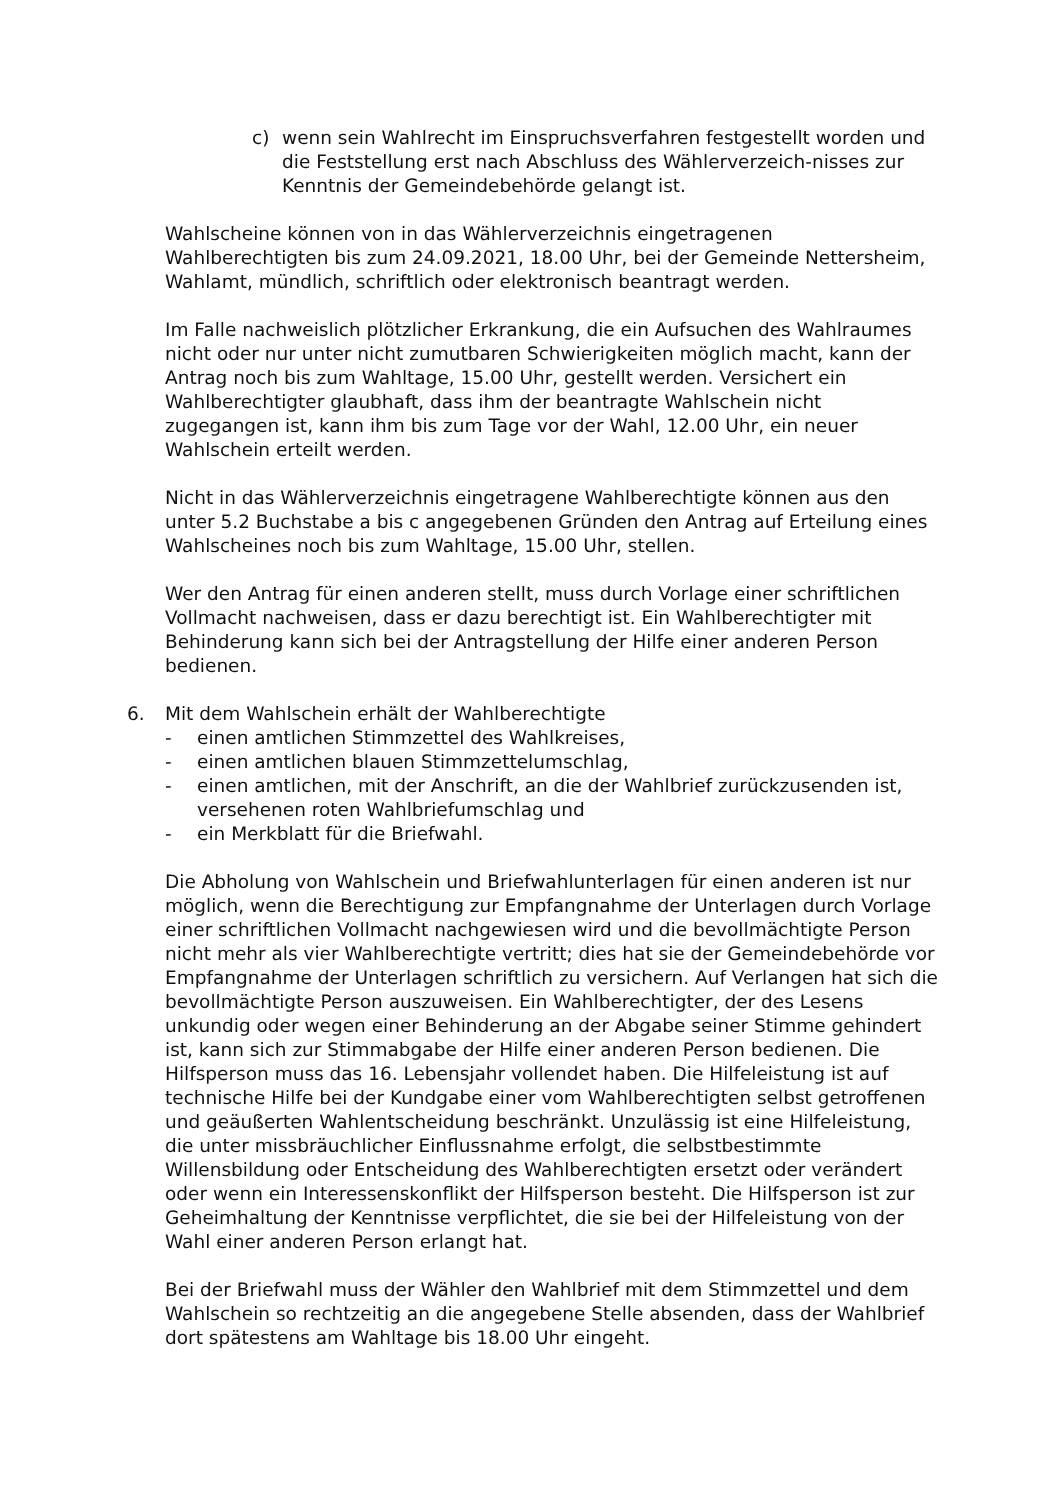c) wenn sein Wahlrecht im Einspruchsverfahren festgestellt worden und die Feststellung erst nach Abschluss des Wählerverzeich-nisses zur Kenntnis der Gemeindebehörde gelangt ist.
Wahlscheine können von in das Wählerverzeichnis eingetragenen Wahlberechtigten bis zum 24.09.2021, 18.00 Uhr, bei der Gemeinde Nettersheim, Wahlamt, mündlich, schriftlich oder elektronisch beantragt werden.
Im Falle nachweislich plötzlicher Erkrankung, die ein Aufsuchen des Wahlraumes nicht oder nur unter nicht zumutbaren Schwierigkeiten möglich macht, kann der Antrag noch bis zum Wahltage, 15.00 Uhr, gestellt werden. Versichert ein Wahlberechtigter glaubhaft, dass ihm der beantragte Wahlschein nicht zugegangen ist, kann ihm bis zum Tage vor der Wahl, 12.00 Uhr, ein neuer Wahlschein erteilt werden.
Nicht in das Wählerverzeichnis eingetragene Wahlberechtigte können aus den unter 5.2 Buchstabe a bis c angegebenen Gründen den Antrag auf Erteilung eines Wahlscheines noch bis zum Wahltage, 15.00 Uhr, stellen.
Wer den Antrag für einen anderen stellt, muss durch Vorlage einer schriftlichen Vollmacht nachweisen, dass er dazu berechtigt ist. Ein Wahlberechtigter mit Behinderung kann sich bei der Antragstellung der Hilfe einer anderen Person bedienen.
6. Mit dem Wahlschein erhält der Wahlberechtigte
- einen amtlichen Stimmzettel des Wahlkreises,
- einen amtlichen blauen Stimmzettelumschlag,
- einen amtlichen, mit der Anschrift, an die der Wahlbrief zurückzusenden ist, versehenen roten Wahlbriefumschlag und
- ein Merkblatt für die Briefwahl.
Die Abholung von Wahlschein und Briefwahlunterlagen für einen anderen ist nur möglich, wenn die Berechtigung zur Empfangnahme der Unterlagen durch Vorlage einer schriftlichen Vollmacht nachgewiesen wird und die bevollmächtigte Person nicht mehr als vier Wahlberechtigte vertritt; dies hat sie der Gemeindebehörde vor Empfangnahme der Unterlagen schriftlich zu versichern. Auf Verlangen hat sich die bevollmächtigte Person auszuweisen. Ein Wahlberechtigter, der des Lesens unkundig oder wegen einer Behinderung an der Abgabe seiner Stimme gehindert ist, kann sich zur Stimmabgabe der Hilfe einer anderen Person bedienen. Die Hilfsperson muss das 16. Lebensjahr vollendet haben. Die Hilfeleistung ist auf technische Hilfe bei der Kundgabe einer vom Wahlberechtigten selbst getroffenen und geäußerten Wahlentscheidung beschränkt. Unzulässig ist eine Hilfeleistung, die unter missbräuchlicher Einflussnahme erfolgt, die selbstbestimmte Willensbildung oder Entscheidung des Wahlberechtigten ersetzt oder verändert oder wenn ein Interessenskonflikt der Hilfsperson besteht. Die Hilfsperson ist zur Geheimhaltung der Kenntnisse verpflichtet, die sie bei der Hilfeleistung von der Wahl einer anderen Person erlangt hat.
Bei der Briefwahl muss der Wähler den Wahlbrief mit dem Stimmzettel und dem Wahlschein so rechtzeitig an die angegebene Stelle absenden, dass der Wahlbrief dort spätestens am Wahltage bis 18.00 Uhr eingeht.